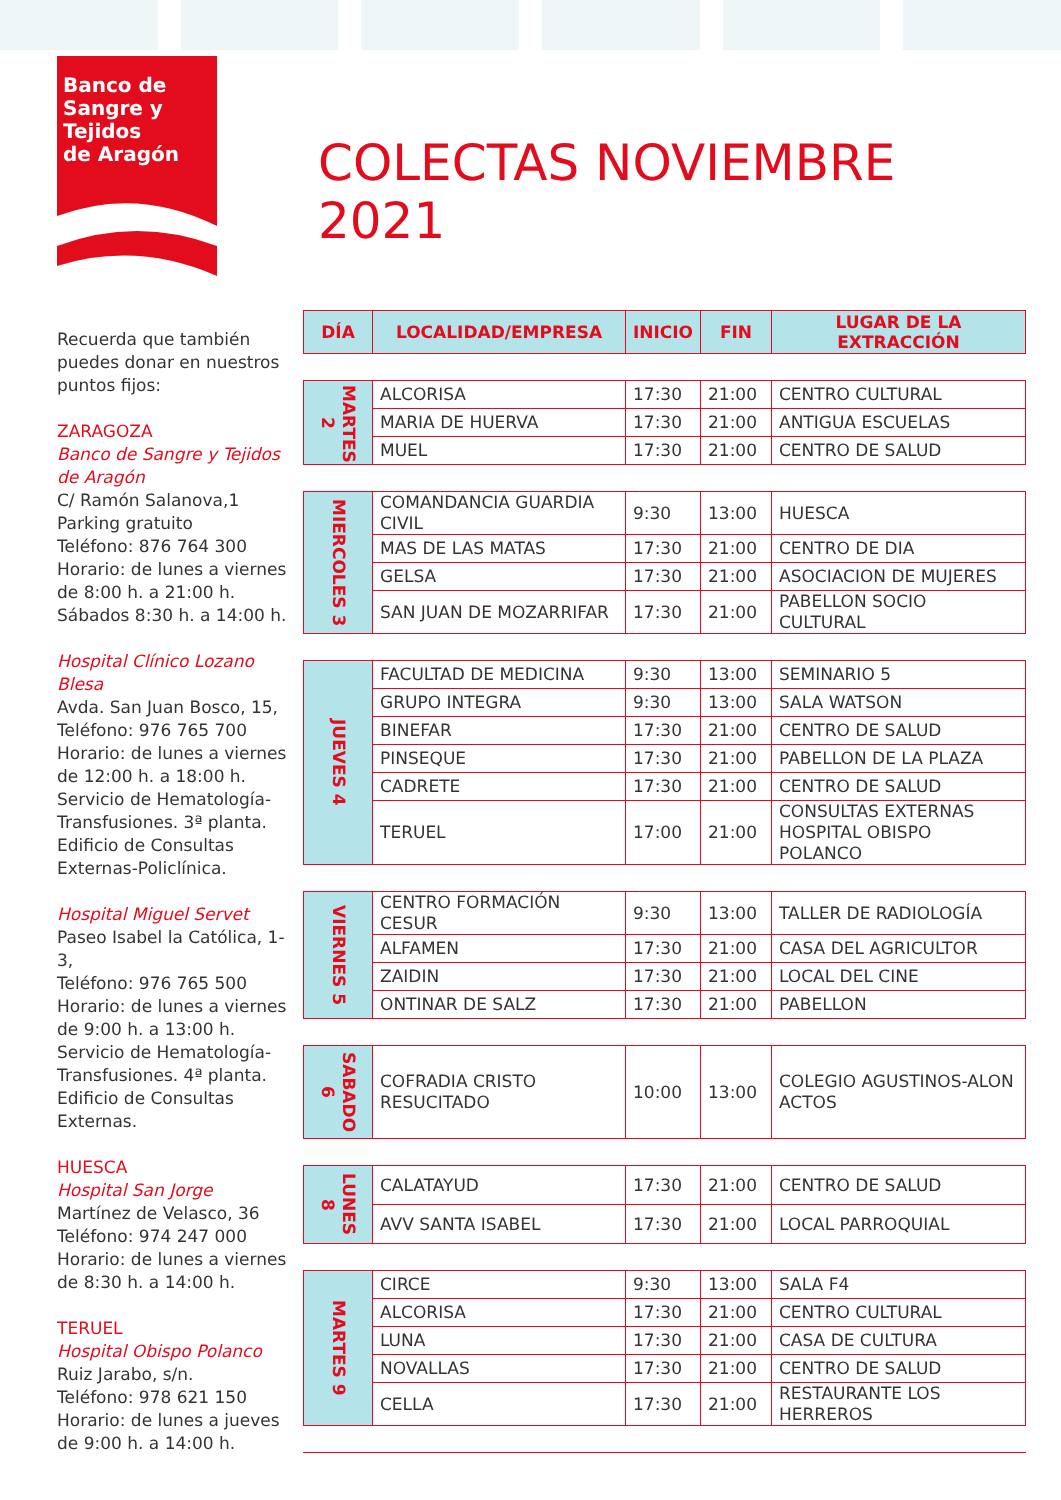Banco de
Sangre y Tejidos
de Aragón
Recuerda que también puedes donar en nuestros puntos fijos:
ZARAGOZA
Banco de Sangre y Tejidos de Aragón
C/ Ramón Salanova,1
Parking gratuito
Teléfono: 876 764 300
Horario: de lunes a viernes de 8:00 h. a 21:00 h.
Sábados 8:30 h. a 14:00 h.
Hospital Clínico Lozano Blesa
Avda. San Juan Bosco, 15,
Teléfono: 976 765 700
Horario: de lunes a viernes de 12:00 h. a 18:00 h.
Servicio de Hematología-Transfusiones. 3ª planta. Edificio de Consultas Externas-Policlínica.
Hospital Miguel Servet
Paseo Isabel la Católica, 1-3,
Teléfono: 976 765 500
Horario: de lunes a viernes de 9:00 h. a 13:00 h.
Servicio de Hematología-Transfusiones. 4ª planta. Edificio de Consultas Externas.
HUESCA
Hospital San Jorge
Martínez de Velasco, 36
Teléfono: 974 247 000
Horario: de lunes a viernes de 8:30 h. a 14:00 h.
TERUEL
Hospital Obispo Polanco
Ruiz Jarabo, s/n.
Teléfono: 978 621 150
Horario: de lunes a jueves de 9:00 h. a 14:00 h.
COLECTAS NOVIEMBRE 2021
| DÍA | LOCALIDAD/EMPRESA | INICIO | FIN | LUGAR DE LA EXTRACCIÓN |
| --- | --- | --- | --- | --- |
| MARTES 2 | ALCORISA | 17:30 | 21:00 | CENTRO CULTURAL |
| | MARIA DE HUERVA | 17:30 | 21:00 | ANTIGUA ESCUELAS |
| | MUEL | 17:30 | 21:00 | CENTRO DE SALUD |
| MIERCOLES 3 | COMANDANCIA GUARDIA CIVIL | 9:30 | 13:00 | HUESCA |
| | MAS DE LAS MATAS | 17:30 | 21:00 | CENTRO DE DIA |
| | GELSA | 17:30 | 21:00 | ASOCIACION DE MUJERES |
| | SAN JUAN DE MOZARRIFAR | 17:30 | 21:00 | PABELLON SOCIO CULTURAL |
| JUEVES 4 | FACULTAD DE MEDICINA | 9:30 | 13:00 | SEMINARIO 5 |
| | GRUPO INTEGRA | 9:30 | 13:00 | SALA WATSON |
| | BINEFAR | 17:30 | 21:00 | CENTRO DE SALUD |
| | PINSEQUE | 17:30 | 21:00 | PABELLON DE LA PLAZA |
| | CADRETE | 17:30 | 21:00 | CENTRO DE SALUD |
| | TERUEL | 17:00 | 21:00 | CONSULTAS EXTERNAS HOSPITAL OBISPO POLANCO |
| VIERNES 5 | CENTRO FORMACIÓN CESUR | 9:30 | 13:00 | TALLER DE RADIOLOGÍA |
| | ALFAMEN | 17:30 | 21:00 | CASA DEL AGRICULTOR |
| | ZAIDIN | 17:30 | 21:00 | LOCAL DEL CINE |
| | ONTINAR DE SALZ | 17:30 | 21:00 | PABELLON |
| SABADO 6 | COFRADIA CRISTO RESUCITADO | 10:00 | 13:00 | COLEGIO AGUSTINOS-ALON ACTOS |
| LUNES 8 | CALATAYUD | 17:30 | 21:00 | CENTRO DE SALUD |
| | AVV SANTA ISABEL | 17:30 | 21:00 | LOCAL PARROQUIAL |
| MARTES 9 | CIRCE | 9:30 | 13:00 | SALA F4 |
| | ALCORISA | 17:30 | 21:00 | CENTRO CULTURAL |
| | LUNA | 17:30 | 21:00 | CASA DE CULTURA |
| | NOVALLAS | 17:30 | 21:00 | CENTRO DE SALUD |
| | CELLA | 17:30 | 21:00 | RESTAURANTE LOS HERREROS |